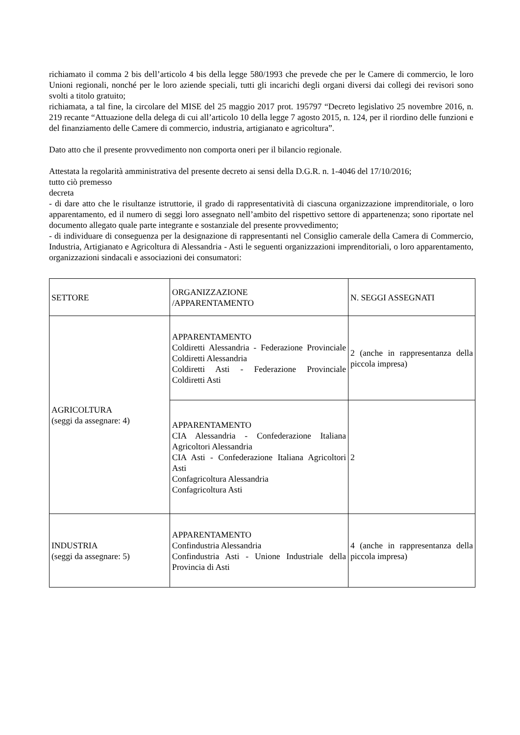richiamato il comma 2 bis dell’articolo 4 bis della legge 580/1993 che prevede che per le Camere di commercio, le loro Unioni regionali, nonché per le loro aziende speciali, tutti gli incarichi degli organi diversi dai collegi dei revisori sono svolti a titolo gratuito;
richiamata, a tal fine, la circolare del MISE del 25 maggio 2017 prot. 195797 “Decreto legislativo 25 novembre 2016, n. 219 recante “Attuazione della delega di cui all’articolo 10 della legge 7 agosto 2015, n. 124, per il riordino delle funzioni e del finanziamento delle Camere di commercio, industria, artigianato e agricoltura”.
Dato atto che il presente provvedimento non comporta oneri per il bilancio regionale.
Attestata la regolarità amministrativa del presente decreto ai sensi della D.G.R. n. 1-4046 del 17/10/2016;
tutto ciò premesso
decreta
- di dare atto che le risultanze istruttorie, il grado di rappresentatività di ciascuna organizzazione imprenditoriale, o loro apparentamento, ed il numero di seggi loro assegnato nell’ambito del rispettivo settore di appartenenza; sono riportate nel documento allegato quale parte integrante e sostanziale del presente provvedimento;
- di individuare di conseguenza per la designazione di rappresentanti nel Consiglio camerale della Camera di Commercio, Industria, Artigianato e Agricoltura di Alessandria - Asti le seguenti organizzazioni imprenditoriali, o loro apparentamento, organizzazioni sindacali e associazioni dei consumatori:
| SETTORE | ORGANIZZAZIONE /APPARENTAMENTO | N. SEGGI ASSEGNATI |
| AGRICOLTURA (seggi da assegnare: 4) | APPARENTAMENTO Coldiretti Alessandria - Federazione Provinciale Coldiretti Alessandria Coldiretti Asti - Federazione Provinciale Coldiretti Asti | 2 (anche in rappresentanza della piccola impresa) |
| | APPARENTAMENTO CIA Alessandria - Confederazione Italiana Agricoltori Alessandria CIA Asti - Confederazione Italiana Agricoltori Asti Confagricoltura Alessandria Confagricoltura Asti | 2 |
| INDUSTRIA (seggi da assegnare: 5) | APPARENTAMENTO Confindustria Alessandria Confindustria Asti - Unione Industriale della Provincia di Asti | 4 (anche in rappresentanza della piccola impresa) |